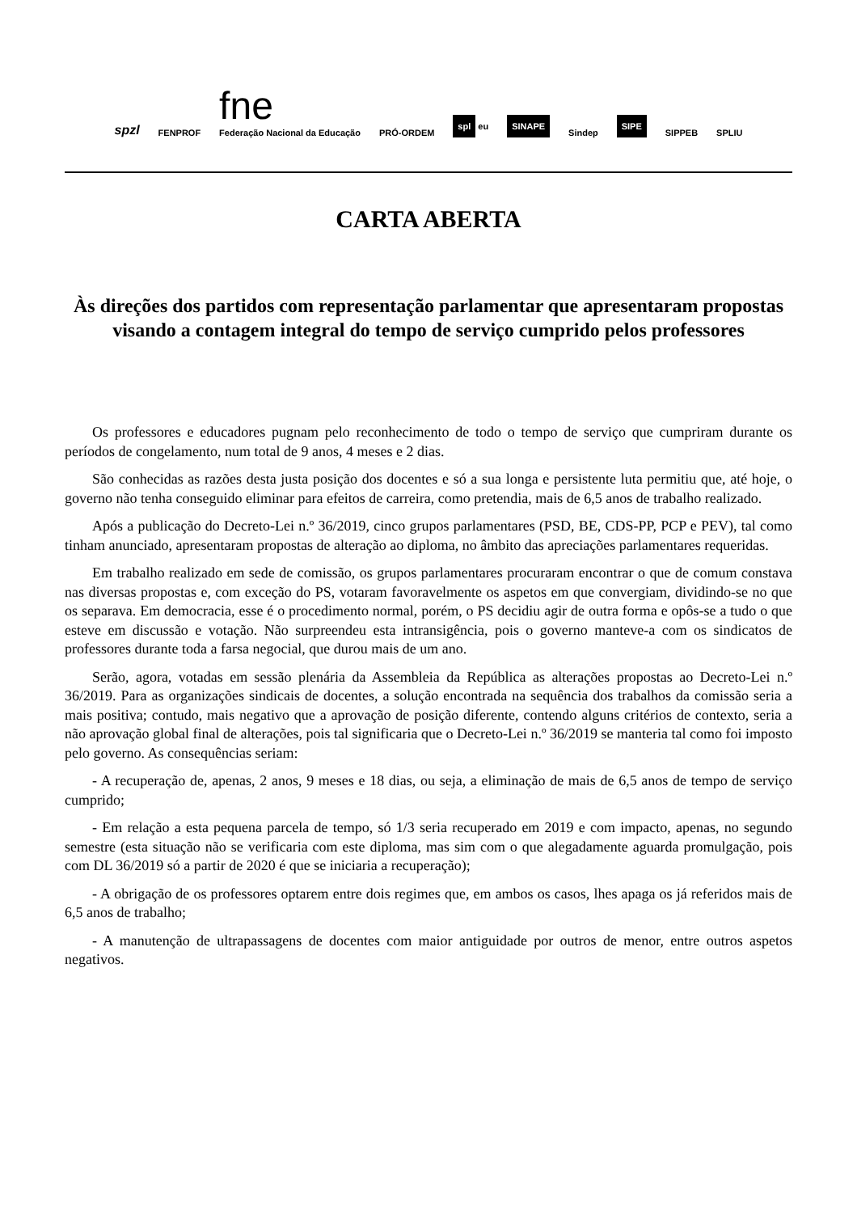spzl FENPROF fne
Federação Nacional da Educação PRÓ-ORDEM spl eu SINAPE Sindep SIPE SIPPEB SPLIU
CARTA ABERTA
Às direções dos partidos com representação parlamentar que apresentaram propostas visando a contagem integral do tempo de serviço cumprido pelos professores
Os professores e educadores pugnam pelo reconhecimento de todo o tempo de serviço que cumpriram durante os períodos de congelamento, num total de 9 anos, 4 meses e 2 dias.
São conhecidas as razões desta justa posição dos docentes e só a sua longa e persistente luta permitiu que, até hoje, o governo não tenha conseguido eliminar para efeitos de carreira, como pretendia, mais de 6,5 anos de trabalho realizado.
Após a publicação do Decreto-Lei n.º 36/2019, cinco grupos parlamentares (PSD, BE, CDS-PP, PCP e PEV), tal como tinham anunciado, apresentaram propostas de alteração ao diploma, no âmbito das apreciações parlamentares requeridas.
Em trabalho realizado em sede de comissão, os grupos parlamentares procuraram encontrar o que de comum constava nas diversas propostas e, com exceção do PS, votaram favoravelmente os aspetos em que convergiam, dividindo-se no que os separava. Em democracia, esse é o procedimento normal, porém, o PS decidiu agir de outra forma e opôs-se a tudo o que esteve em discussão e votação. Não surpreendeu esta intransigência, pois o governo manteve-a com os sindicatos de professores durante toda a farsa negocial, que durou mais de um ano.
Serão, agora, votadas em sessão plenária da Assembleia da República as alterações propostas ao Decreto-Lei n.º 36/2019. Para as organizações sindicais de docentes, a solução encontrada na sequência dos trabalhos da comissão seria a mais positiva; contudo, mais negativo que a aprovação de posição diferente, contendo alguns critérios de contexto, seria a não aprovação global final de alterações, pois tal significaria que o Decreto-Lei n.º 36/2019 se manteria tal como foi imposto pelo governo. As consequências seriam:
- A recuperação de, apenas, 2 anos, 9 meses e 18 dias, ou seja, a eliminação de mais de 6,5 anos de tempo de serviço cumprido;
- Em relação a esta pequena parcela de tempo, só 1/3 seria recuperado em 2019 e com impacto, apenas, no segundo semestre (esta situação não se verificaria com este diploma, mas sim com o que alegadamente aguarda promulgação, pois com DL 36/2019 só a partir de 2020 é que se iniciaria a recuperação);
- A obrigação de os professores optarem entre dois regimes que, em ambos os casos, lhes apaga os já referidos mais de 6,5 anos de trabalho;
- A manutenção de ultrapassagens de docentes com maior antiguidade por outros de menor, entre outros aspetos negativos.